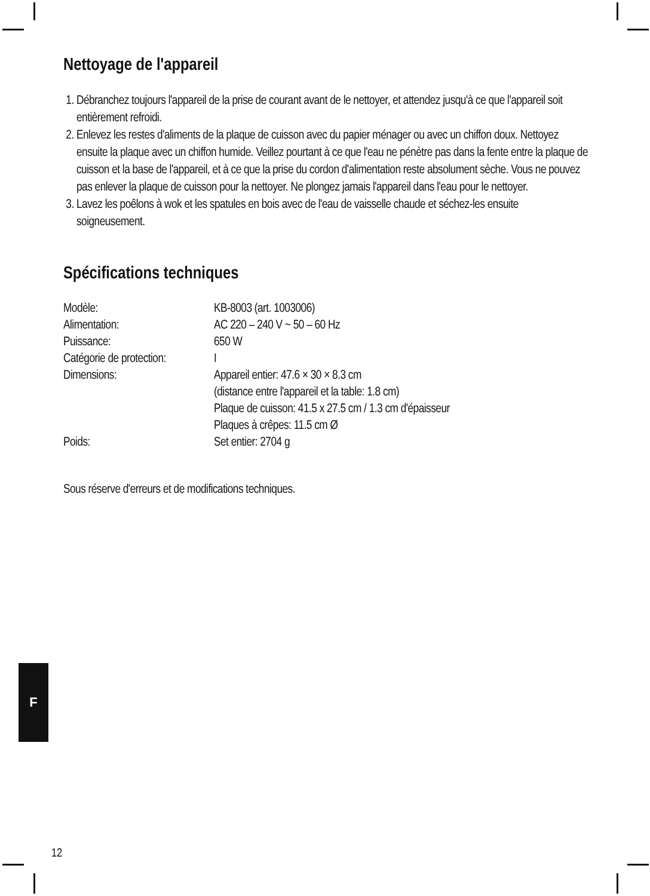Nettoyage de l'appareil
1. Débranchez toujours l'appareil de la prise de courant avant de le nettoyer, et attendez jusqu'à ce que l'appareil soit entièrement refroidi.
2. Enlevez les restes d'aliments de la plaque de cuisson avec du papier ménager ou avec un chiffon doux. Nettoyez ensuite la plaque avec un chiffon humide. Veillez pourtant à ce que l'eau ne pénètre pas dans la fente entre la plaque de cuisson et la base de l'appareil, et à ce que la prise du cordon d'alimentation reste absolument sèche. Vous ne pouvez pas enlever la plaque de cuisson pour la nettoyer. Ne plongez jamais l'appareil dans l'eau pour le nettoyer.
3. Lavez les poêlons à wok et les spatules en bois avec de l'eau de vaisselle chaude et séchez-les ensuite soigneusement.
Spécifications techniques
| Modèle: | KB-8003 (art. 1003006) |
| Alimentation: | AC 220 – 240 V ~ 50 – 60 Hz |
| Puissance: | 650 W |
| Catégorie de protection: | I |
| Dimensions: | Appareil entier: 47.6 × 30 × 8.3 cm (distance entre l'appareil et la table: 1.8 cm) Plaque de cuisson: 41.5 x 27.5 cm / 1.3 cm d'épaisseur Plaques à crêpes: 11.5 cm Ø |
| Poids: | Set entier: 2704 g |
Sous réserve d'erreurs et de modifications techniques.
F
12